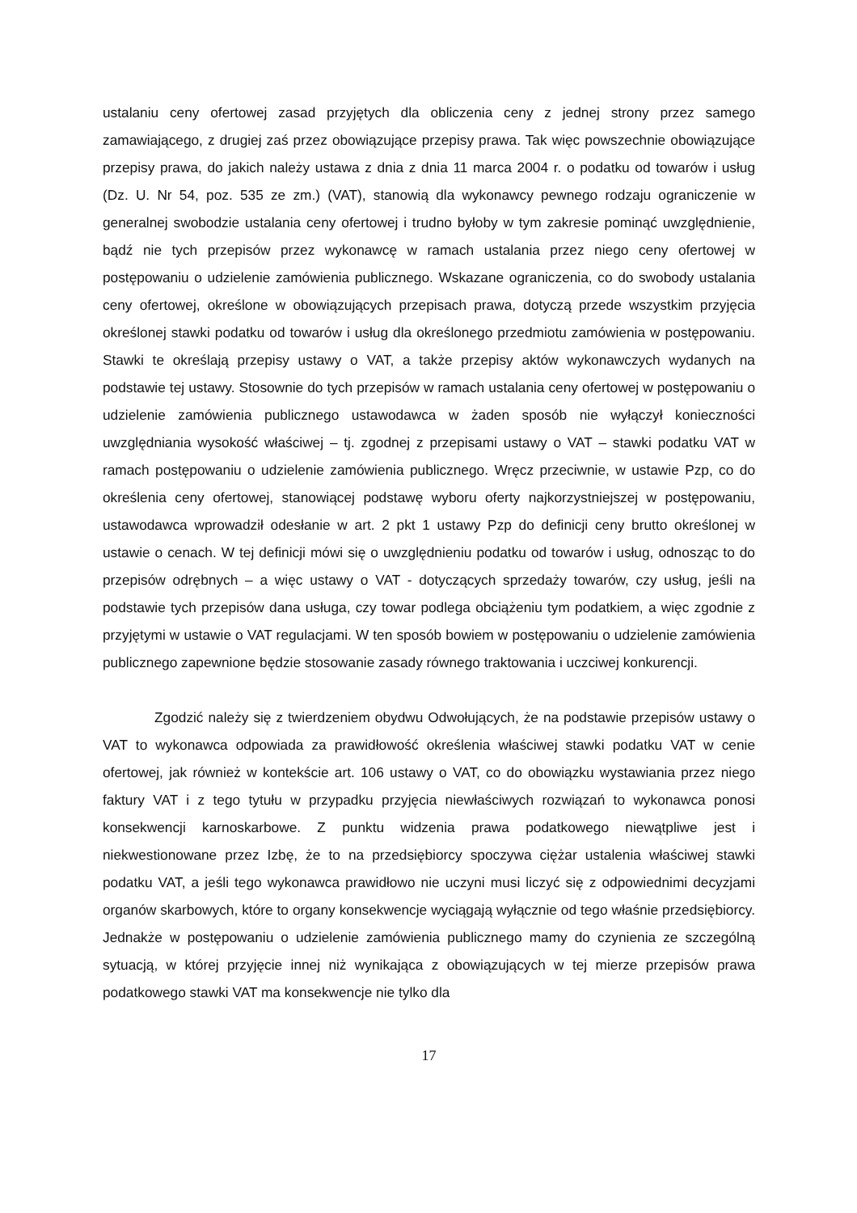ustalaniu ceny ofertowej zasad przyjętych dla obliczenia ceny z jednej strony przez samego zamawiającego, z drugiej zaś przez obowiązujące przepisy prawa. Tak więc powszechnie obowiązujące przepisy prawa, do jakich należy ustawa z dnia z dnia 11 marca 2004 r. o podatku od towarów i usług (Dz. U. Nr 54, poz. 535 ze zm.) (VAT), stanowią dla wykonawcy pewnego rodzaju ograniczenie w generalnej swobodzie ustalania ceny ofertowej i trudno byłoby w tym zakresie pominąć uwzględnienie, bądź nie tych przepisów przez wykonawcę w ramach ustalania przez niego ceny ofertowej w postępowaniu o udzielenie zamówienia publicznego. Wskazane ograniczenia, co do swobody ustalania ceny ofertowej, określone w obowiązujących przepisach prawa, dotyczą przede wszystkim przyjęcia określonej stawki podatku od towarów i usług dla określonego przedmiotu zamówienia w postępowaniu. Stawki te określają przepisy ustawy o VAT, a także przepisy aktów wykonawczych wydanych na podstawie tej ustawy. Stosownie do tych przepisów w ramach ustalania ceny ofertowej w postępowaniu o udzielenie zamówienia publicznego ustawodawca w żaden sposób nie wyłączył konieczności uwzględniania wysokość właściwej – tj. zgodnej z przepisami ustawy o VAT – stawki podatku VAT w ramach postępowaniu o udzielenie zamówienia publicznego. Wręcz przeciwnie, w ustawie Pzp, co do określenia ceny ofertowej, stanowiącej podstawę wyboru oferty najkorzystniejszej w postępowaniu, ustawodawca wprowadził odesłanie w art. 2 pkt 1 ustawy Pzp do definicji ceny brutto określonej w ustawie o cenach. W tej definicji mówi się o uwzględnieniu podatku od towarów i usług, odnosząc to do przepisów odrębnych – a więc ustawy o VAT - dotyczących sprzedaży towarów, czy usług, jeśli na podstawie tych przepisów dana usługa, czy towar podlega obciążeniu tym podatkiem, a więc zgodnie z przyjętymi w ustawie o VAT regulacjami. W ten sposób bowiem w postępowaniu o udzielenie zamówienia publicznego zapewnione będzie stosowanie zasady równego traktowania i uczciwej konkurencji.
Zgodzić należy się z twierdzeniem obydwu Odwołujących, że na podstawie przepisów ustawy o VAT to wykonawca odpowiada za prawidłowość określenia właściwej stawki podatku VAT w cenie ofertowej, jak również w kontekście art. 106 ustawy o VAT, co do obowiązku wystawiania przez niego faktury VAT i z tego tytułu w przypadku przyjęcia niewłaściwych rozwiązań to wykonawca ponosi konsekwencji karnoskarbowe. Z punktu widzenia prawa podatkowego niewątpliwe jest i niekwestionowane przez Izbę, że to na przedsiębiorcy spoczywa ciężar ustalenia właściwej stawki podatku VAT, a jeśli tego wykonawca prawidłowo nie uczyni musi liczyć się z odpowiednimi decyzjami organów skarbowych, które to organy konsekwencje wyciągają wyłącznie od tego właśnie przedsiębiorcy. Jednakże w postępowaniu o udzielenie zamówienia publicznego mamy do czynienia ze szczególną sytuacją, w której przyjęcie innej niż wynikająca z obowiązujących w tej mierze przepisów prawa podatkowego stawki VAT ma konsekwencje nie tylko dla
17